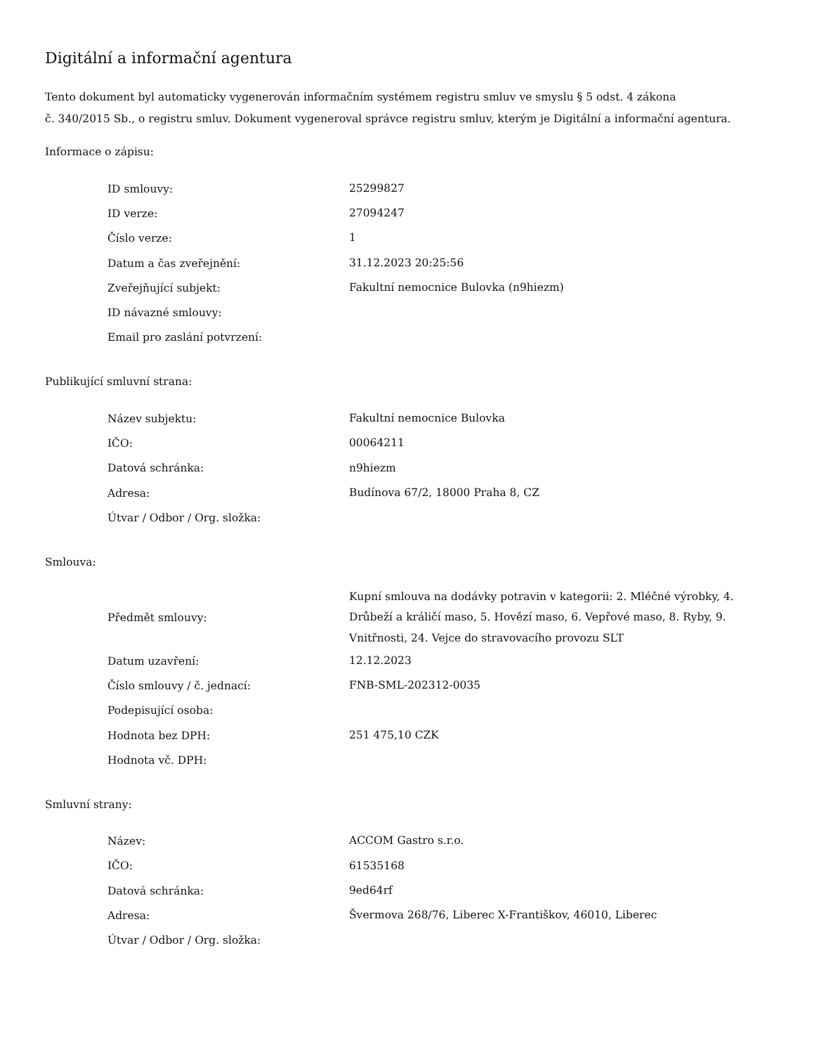Digitální a informační agentura
Tento dokument byl automaticky vygenerován informačním systémem registru smluv ve smyslu § 5 odst. 4 zákona
č. 340/2015 Sb., o registru smluv. Dokument vygeneroval správce registru smluv, kterým je Digitální a informační agentura.
Informace o zápisu:
| ID smlouvy: | 25299827 |
| ID verze: | 27094247 |
| Číslo verze: | 1 |
| Datum a čas zveřejnění: | 31.12.2023 20:25:56 |
| Zveřejňující subjekt: | Fakultní nemocnice Bulovka (n9hiezm) |
| ID návazné smlouvy: | |
| Email pro zaslání potvrzení: | |
Publikující smluvní strana:
| Název subjektu: | Fakultní nemocnice Bulovka |
| IČO: | 00064211 |
| Datová schránka: | n9hiezm |
| Adresa: | Budínova 67/2, 18000 Praha 8, CZ |
| Útvar / Odbor / Org. složka: | |
Smlouva:
| Předmět smlouvy: | Kupní smlouva na dodávky potravin v kategorii: 2. Mléčné výrobky, 4. Drůbeží a králičí maso, 5. Hovězí maso, 6. Vepřové maso, 8. Ryby, 9. Vnitřnosti, 24. Vejce do stravovacího provozu SLT |
| Datum uzavření: | 12.12.2023 |
| Číslo smlouvy / č. jednací: | FNB-SML-202312-0035 |
| Podepisující osoba: | |
| Hodnota bez DPH: | 251 475,10 CZK |
| Hodnota vč. DPH: | |
Smluvní strany:
| Název: | ACCOM Gastro s.r.o. |
| IČO: | 61535168 |
| Datová schránka: | 9ed64rf |
| Adresa: | Švermova 268/76, Liberec X-Františkov, 46010, Liberec |
| Útvar / Odbor / Org. složka: | |